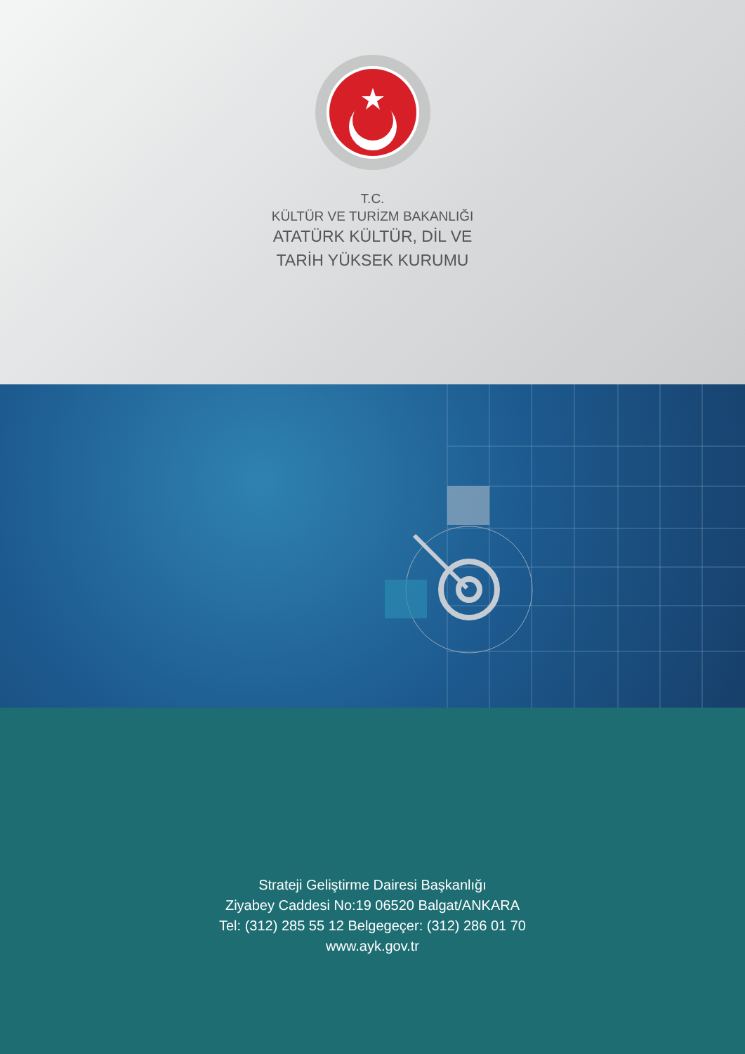T.C.
KÜLTÜR VE TURİZM BAKANLIĞI
ATATÜRK KÜLTÜR, DİL VE
TARİH YÜKSEK KURUMU
Strateji Geliştirme Dairesi Başkanlığı
Ziyabey Caddesi No:19 06520 Balgat/ANKARA
Tel: (312) 285 55 12 Belgegeçer: (312) 286 01 70
www.ayk.gov.tr